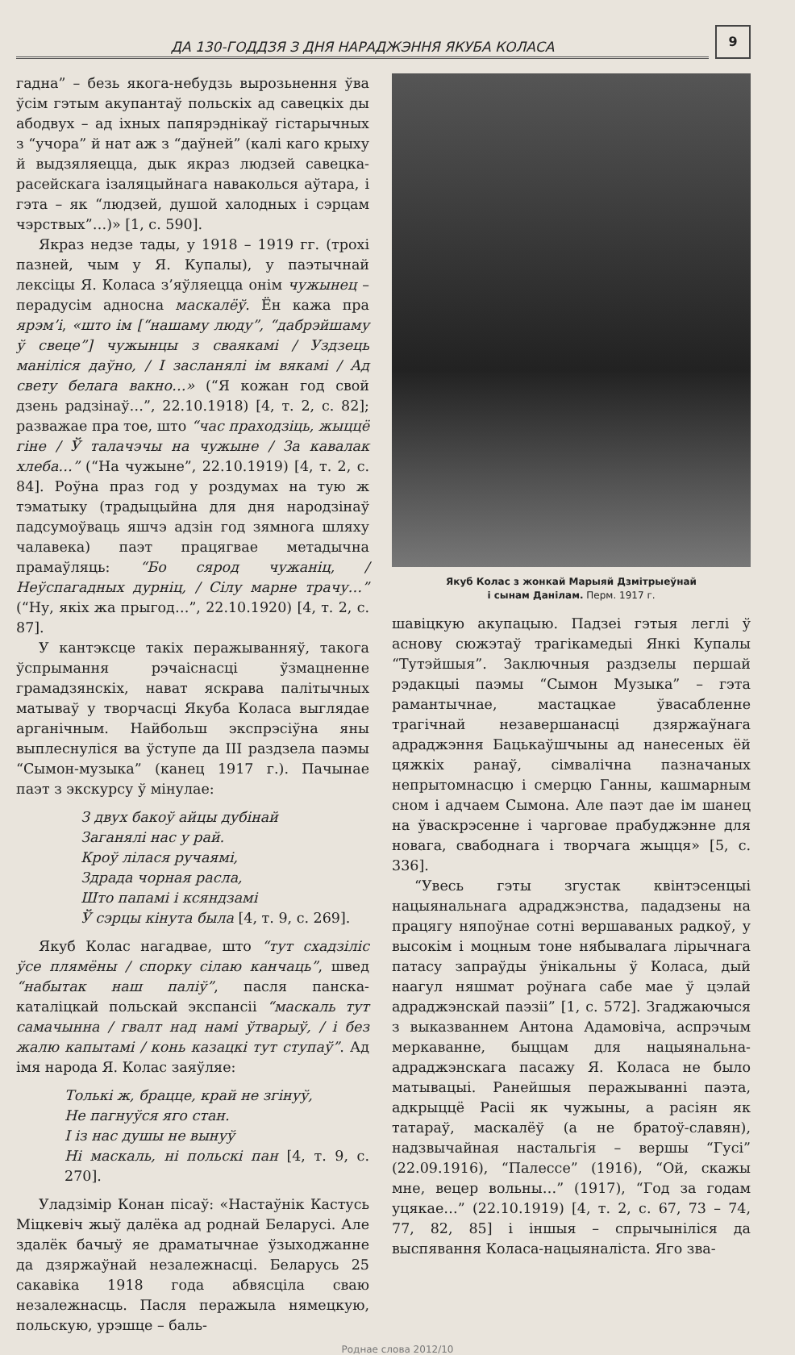ДА 130-ГОДДЗЯ З ДНЯ НАРАДЖЭННЯ ЯКУБА КОЛАСА
9
гадна” – безь якога-небудзь вырозьнення ўва ўсім гэтым акупантаў польскіх ад савецкіх ды абодвух – ад іхных папярэднікаў гістарычных з “учора” й нат аж з “даўней” (калі каго крыху й выдзяляецца, дык якраз людзей савецка-расейскага ізаляцыйнага наваколься аўтара, і гэта – як “людзей, душой халодных і сэрцам чэрствых”…)» [1, с. 590].
Якраз недзе тады, у 1918 – 1919 гг. (трохі пазней, чым у Я. Купалы), у паэтычнай лексіцы Я. Коласа з’яўляецца онім чужынец – перадусім адносна маскалёў. Ён кажа пра ярэм’і, «што ім [“нашаму люду”, “дабрэйшаму ў свеце”] чужынцы з сваякамі / Уздзець маніліся даўно, / І засланялі ім вякамі / Ад свету белага вакно…» (“Я кожан год свой дзень радзінаў…”, 22.10.1918) [4, т. 2, с. 82]; разважае пра тое, што “час праходзіць, жыццё гіне / Ў талачэчы на чужыне / За кавалак хлеба…” (“На чужыне”, 22.10.1919) [4, т. 2, с. 84]. Роўна праз год у роздумах на тую ж тэматыку (традыцыйна для дня народзінаў падсумоўваць яшчэ адзін год зямнога шляху чалавека) паэт працягвае метадычна прамаўляць: “Бо сярод чужаніц, / Неўспагадных дурніц, / Сілу марне трачу…” (“Ну, якіх жа прыгод…”, 22.10.1920) [4, т. 2, с. 87].
У кантэксце такіх перажыванняў, такога ўспрымання рэчаіснасці ўзмацненне грамадзянскіх, нават яскрава палітычных матываў у творчасці Якуба Коласа выглядае арганічным. Найбольш экспрэсіўна яны выплеснуліся ва ўступе да III раздзела паэмы “Сымон-музыка” (канец 1917 г.). Пачынае паэт з экскурсу ў мінулае:
З двух бакоў айцы дубінай
Заганялі нас у рай.
Кроў лілася ручаямі,
Здрада чорная расла,
Што папамі і ксяндзамі
Ў сэрцы кінута была [4, т. 9, с. 269].
Якуб Колас нагадвае, што “тут схадзіліс ўсе плямёны / спорку сілаю канчаць”, швед “набытак наш паліў”, пасля панска-каталіцкай польскай экспансіі “маскаль тут самачынна / гвалт над намі ўтварыў, / і без жалю капытамі / конь казацкі тут ступаў”. Ад імя народа Я. Колас заяўляе:
Толькі ж, брацце, край не згінуў,
Не пагнуўся яго стан.
І із нас душы не вынуў
Ні маскаль, ні польскі пан [4, т. 9, с. 270].
Уладзімір Конан пісаў: «Настаўнік Кастусь Міцкевіч жыў далёка ад роднай Беларусі. Але здалёк бачыў яе драматычнае ўзыходжанне да дзяржаўнай незалежнасці. Беларусь 25 сакавіка 1918 года абвясціла сваю незалежнасць. Пасля перажыла нямецкую, польскую, урэшце – баль-
Якуб Колас з жонкай Марыяй Дзмітрыеўнай
і сынам Данілам. Перм. 1917 г.
шавіцкую акупацыю. Падзеі гэтыя леглі ў аснову сюжэтаў трагікамедыі Янкі Купалы “Тутэйшыя”. Заключныя раздзелы першай рэдакцыі паэмы “Сымон Музыка” – гэта рамантычнае, мастацкае ўвасабленне трагічнай незавершанасці дзяржаўнага адраджэння Бацькаўшчыны ад нанесеных ёй цяжкіх ранаў, сімвалічна пазначаных непрытомнасцю і смерцю Ганны, кашмарным сном і адчаем Сымона. Але паэт дае ім шанец на ўваскрэсенне і чарговае прабуджэнне для новага, свабоднага і творчага жыцця» [5, с. 336].
“Увесь гэты згустак квінтэсенцыі нацыянальнага адраджэнства, пададзены на працягу няпоўнае сотні вершаваных радкоў, у высокім і моцным тоне нябывалага лірычнага патасу запраўды ўнікальны ў Коласа, дый наагул няшмат роўнага сабе мае ў цэлай адраджэнскай паэзіі” [1, с. 572]. Згаджаючыся з выказваннем Антона Адамовіча, аспрэчым меркаванне, быццам для нацыянальна-адраджэнскага пасажу Я. Коласа не было матывацыі. Ранейшыя перажыванні паэта, адкрыццё Расіі як чужыны, а расіян як татараў, маскалёў (а не братоў-славян), надзвычайная настальгія – вершы “Гусі” (22.09.1916), “Палессе” (1916), “Ой, скажы мне, вецер вольны…” (1917), “Год за годам уцякае…” (22.10.1919) [4, т. 2, с. 67, 73 – 74, 77, 82, 85] і іншыя – спрычыніліся да выспявання Коласа-нацыяналіста. Яго зва-
Роднае слова 2012/10